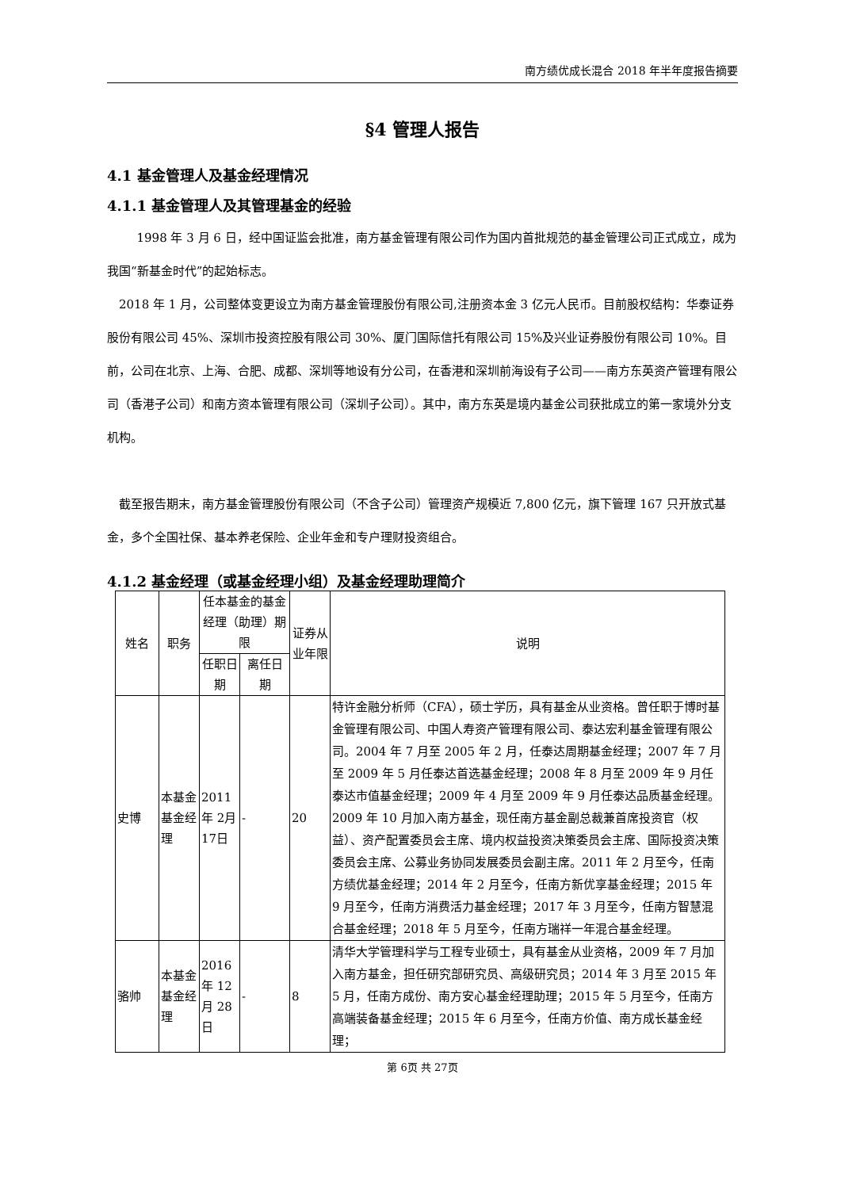南方绩优成长混合 2018 年半年度报告摘要
§4 管理人报告
4.1 基金管理人及基金经理情况
4.1.1 基金管理人及其管理基金的经验
1998 年 3 月 6 日，经中国证监会批准，南方基金管理有限公司作为国内首批规范的基金管理公司正式成立，成为我国“新基金时代”的起始标志。
2018 年 1 月，公司整体变更设立为南方基金管理股份有限公司,注册资本金 3 亿元人民币。目前股权结构：华泰证券股份有限公司 45%、深圳市投资控股有限公司 30%、厦门国际信托有限公司 15%及兴业证券股份有限公司 10%。目前，公司在北京、上海、合肥、成都、深圳等地设有分公司，在香港和深圳前海设有子公司——南方东英资产管理有限公司（香港子公司）和南方资本管理有限公司（深圳子公司）。其中，南方东英是境内基金公司获批成立的第一家境外分支机构。
截至报告期末，南方基金管理股份有限公司（不含子公司）管理资产规模近 7,800 亿元，旗下管理 167 只开放式基金，多个全国社保、基本养老保险、企业年金和专户理财投资组合。
4.1.2 基金经理（或基金经理小组）及基金经理助理简介
| 姓名 | 职务 | 任本基金的基金经理（助理）期限 | | 证券从业年限 | 说明 |
| --- | --- | --- | --- | --- | --- |
| | | 任职日期 | 离任日期 | | |
| 史博 | 本基金基金经理 | 2011年 2月 17日 | - | 20 | 特许金融分析师（CFA），硕士学历，具有基金从业资格。曾任职于博时基金管理有限公司、中国人寿资产管理有限公司、泰达宏利基金管理有限公司。2004 年 7 月至 2005 年 2 月，任泰达周期基金经理；2007 年 7 月至 2009 年 5 月任泰达首选基金经理；2008 年 8 月至 2009 年 9 月任泰达市值基金经理；2009 年 4 月至 2009 年 9 月任泰达品质基金经理。2009 年 10 月加入南方基金，现任南方基金副总裁兼首席投资官（权益）、资产配置委员会主席、境内权益投资决策委员会主席、国际投资决策委员会主席、公募业务协同发展委员会副主席。2011 年 2 月至今，任南方绩优基金经理；2014 年 2 月至今，任南方新优享基金经理；2015 年 9 月至今，任南方消费活力基金经理；2017 年 3 月至今，任南方智慧混合基金经理；2018 年 5 月至今，任南方瑞祥一年混合基金经理。 |
| 骆帅 | 本基金基金经理 | 2016年 12月 28日 | - | 8 | 清华大学管理科学与工程专业硕士，具有基金从业资格，2009 年 7 月加入南方基金，担任研究部研究员、高级研究员；2014 年 3 月至 2015 年 5 月，任南方成份、南方安心基金经理助理；2015 年 5 月至今，任南方高端装备基金经理；2015 年 6 月至今，任南方价值、南方成长基金经理； |
第 6页 共 27页